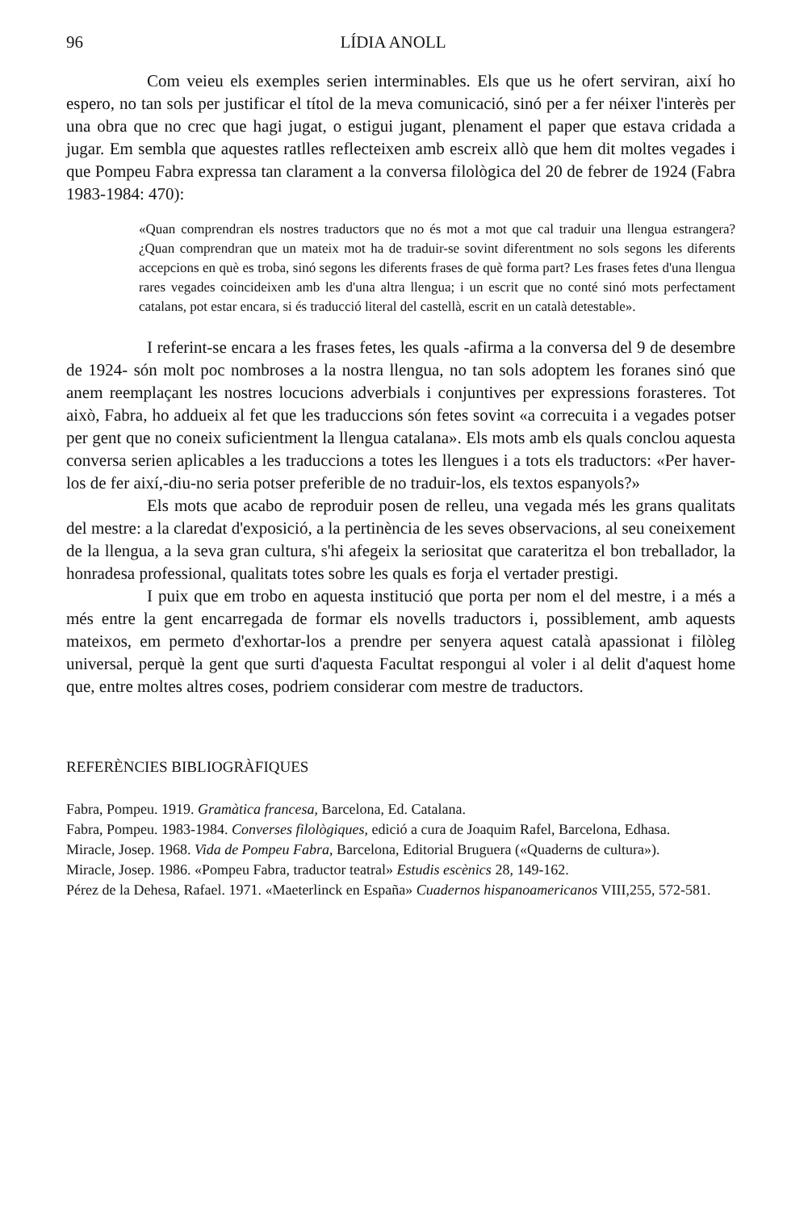96 LÍDIA ANOLL
Com veieu els exemples serien interminables. Els que us he ofert serviran, així ho espero, no tan sols per justificar el títol de la meva comunicació, sinó per a fer néixer l'interès per una obra que no crec que hagi jugat, o estigui jugant, plenament el paper que estava cridada a jugar. Em sembla que aquestes ratlles reflecteixen amb escreix allò que hem dit moltes vegades i que Pompeu Fabra expressa tan clarament a la conversa filològica del 20 de febrer de 1924 (Fabra 1983-1984: 470):
«Quan comprendran els nostres traductors que no és mot a mot que cal traduir una llengua estrangera? ¿Quan comprendran que un mateix mot ha de traduir-se sovint diferentment no sols segons les diferents accepcions en què es troba, sinó segons les diferents frases de què forma part? Les frases fetes d'una llengua rares vegades coincideixen amb les d'una altra llengua; i un escrit que no conté sinó mots perfectament catalans, pot estar encara, si és traducció literal del castellà, escrit en un català detestable».
I referint-se encara a les frases fetes, les quals -afirma a la conversa del 9 de desembre de 1924- són molt poc nombroses a la nostra llengua, no tan sols adoptem les foranes sinó que anem reemplaçant les nostres locucions adverbials i conjuntives per expressions forasteres. Tot això, Fabra, ho addueix al fet que les traduccions són fetes sovint «a correcuita i a vegades potser per gent que no coneix suficientment la llengua catalana». Els mots amb els quals conclou aquesta conversa serien aplicables a les traduccions a totes les llengues i a tots els traductors: «Per haver-los de fer així,-diu-no seria potser preferible de no traduir-los, els textos espanyols?»
Els mots que acabo de reproduir posen de relleu, una vegada més les grans qualitats del mestre: a la claredat d'exposició, a la pertinència de les seves observacions, al seu coneixement de la llengua, a la seva gran cultura, s'hi afegeix la seriositat que carateritza el bon treballador, la honradesa professional, qualitats totes sobre les quals es forja el vertader prestigi.
I puix que em trobo en aquesta institució que porta per nom el del mestre, i a més a més entre la gent encarregada de formar els novells traductors i, possiblement, amb aquests mateixos, em permeto d'exhortar-los a prendre per senyera aquest català apassionat i filòleg universal, perquè la gent que surti d'aquesta Facultat respongui al voler i al delit d'aquest home que, entre moltes altres coses, podriem considerar com mestre de traductors.
REFERÈNCIES BIBLIOGRÀFIQUES
Fabra, Pompeu. 1919. Gramàtica francesa, Barcelona, Ed. Catalana.
Fabra, Pompeu. 1983-1984. Converses filològiques, edició a cura de Joaquim Rafel, Barcelona, Edhasa.
Miracle, Josep. 1968. Vida de Pompeu Fabra, Barcelona, Editorial Bruguera («Quaderns de cultura»).
Miracle, Josep. 1986. «Pompeu Fabra, traductor teatral» Estudis escènics 28, 149-162.
Pérez de la Dehesa, Rafael. 1971. «Maeterlinck en España» Cuadernos hispanoamericanos VIII,255, 572-581.